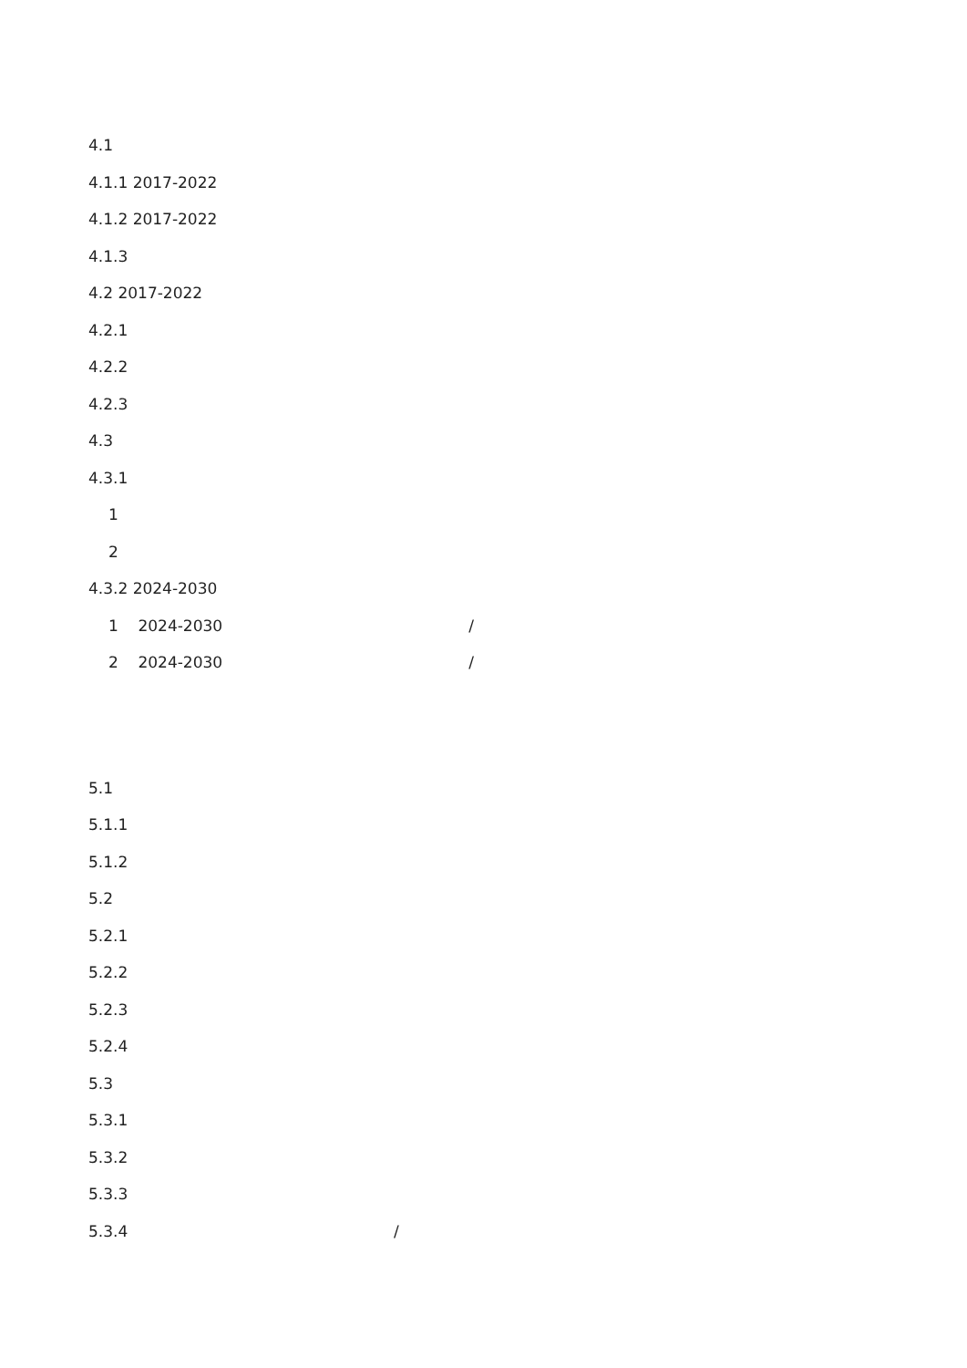4.1
4.1.1 2017-2022
4.1.2 2017-2022
4.1.3
4.2 2017-2022
4.2.1
4.2.2
4.2.3
4.3
4.3.1
1
2
4.3.2 2024-2030
1 2024-2030 /
2 2024-2030 /
5.1
5.1.1
5.1.2
5.2
5.2.1
5.2.2
5.2.3
5.2.4
5.3
5.3.1
5.3.2
5.3.3
5.3.4 /